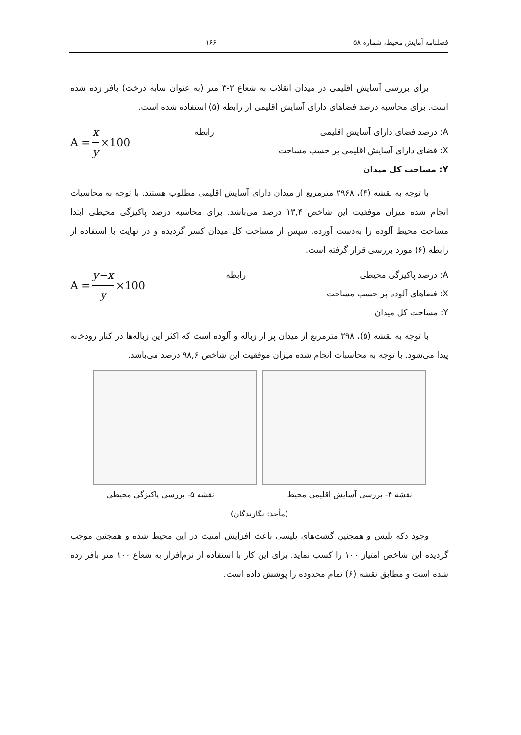فصلنامه آمایش محیط، شماره ۵۸ ۱۶۶
برای بررسی آسایش اقلیمی در میدان انقلاب به شعاع ۲-۳ متر (به عنوان سایه درخت) بافر زده شده است. برای محاسبه درصد فضاهای دارای آسایش اقلیمی از رابطه (۵) استفاده شده است.
A: درصد فضای دارای آسایش اقلیمی
X: فضای دارای آسایش اقلیمی بر حسب مساحت
Y: مساحت کل میدان
رابطه
A = x y ×100
با توجه به نقشه (۴)، ۲۹۶۸ مترمربع از میدان دارای آسایش اقلیمی مطلوب هستند. با توجه به محاسبات انجام شده میزان موفقیت این شاخص ۱۳,۴ درصد می‌باشد. برای محاسبه درصد پاکیزگی محیطی ابتدا مساحت محیط آلوده را به‌دست آورده، سپس از مساحت کل میدان کسر گردیده و در نهایت با استفاده از رابطه (۶) مورد بررسی قرار گرفته است.
A: درصد پاکیزگی محیطی
X: فضاهای آلوده بر حسب مساحت
Y: مساحت کل میدان
رابطه
A = y−x y ×100
با توجه به نقشه (۵)، ۲۹۸ مترمربع از میدان پر از زباله و آلوده است که اکثر این زباله‌ها در کنار رودخانه پیدا می‌شود. با توجه به محاسبات انجام شده میزان موفقیت این شاخص ۹۸,۶ درصد می‌باشد.
نقشه ۴- بررسی آسایش اقلیمی محیط نقشه ۵- بررسی پاکیزگی محیطی
(مأخذ: نگارندگان)
وجود دکه پلیس و همچنین گشت‌های پلیسی باعث افزایش امنیت در این محیط شده و همچنین موجب گردیده این شاخص امتیاز ۱۰۰ را کسب نماید. برای این کار با استفاده از نرم‌افزار به شعاع ۱۰۰ متر بافر زده شده است و مطابق نقشه (۶) تمام محدوده را پوشش داده است.